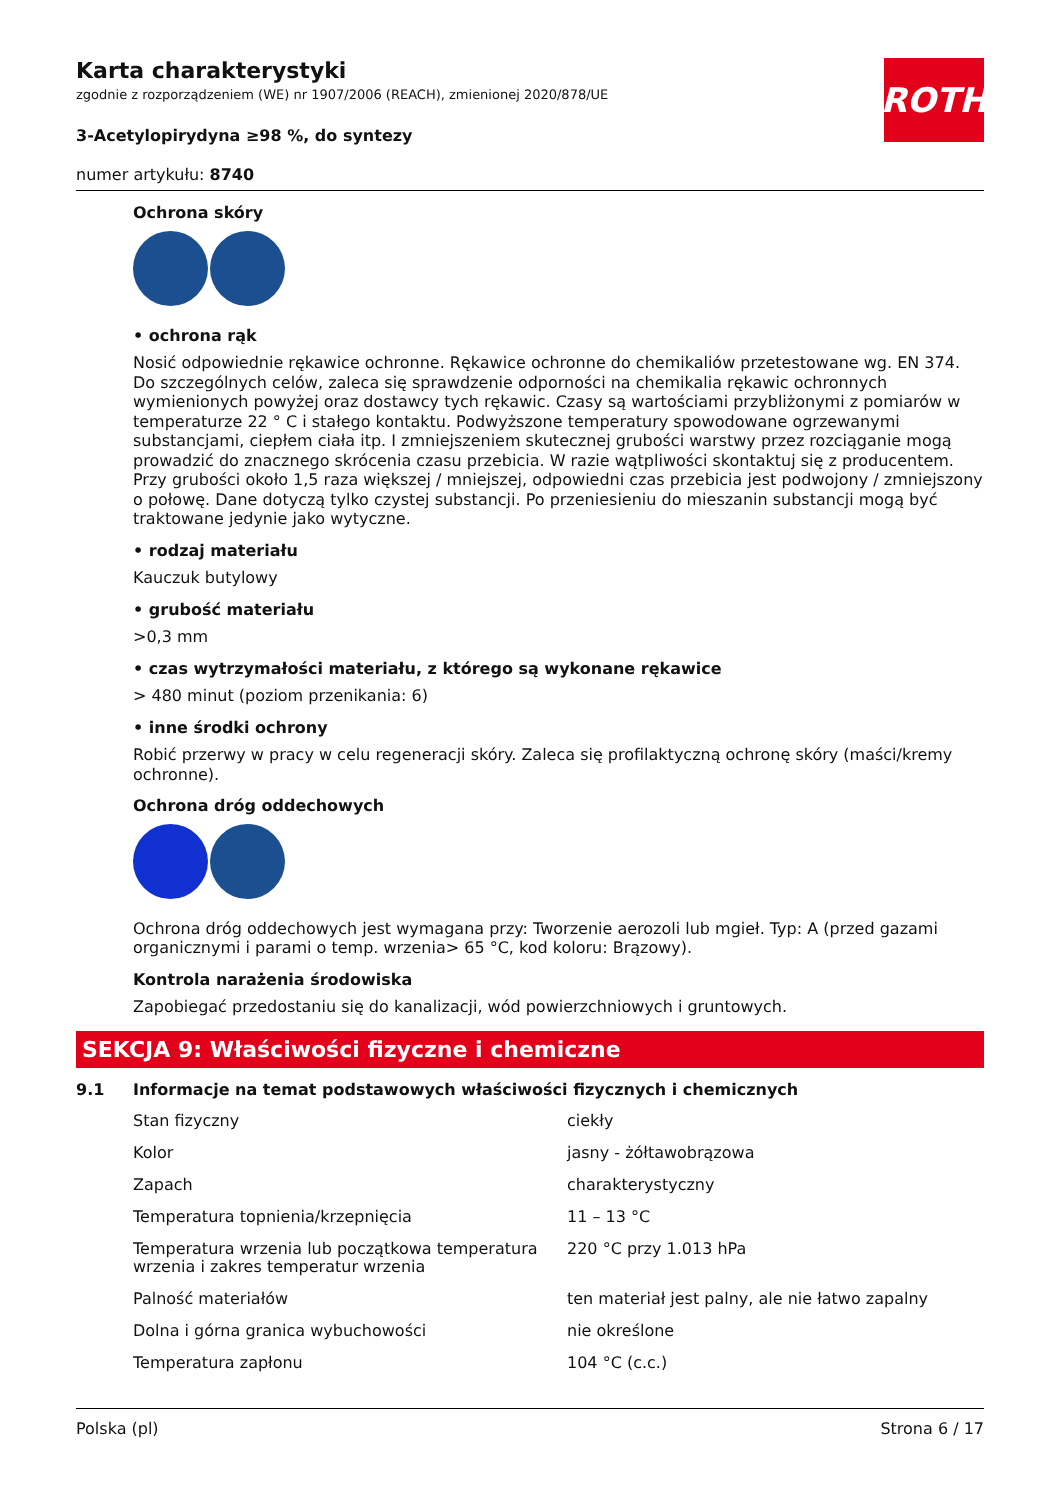ROTH
Karta charakterystyki
zgodnie z rozporządzeniem (WE) nr 1907/2006 (REACH), zmienionej 2020/878/UE
3-Acetylopirydyna ≥98 %, do syntezy
numer artykułu: 8740
Ochrona skóry
• ochrona rąk
Nosić odpowiednie rękawice ochronne. Rękawice ochronne do chemikaliów przetestowane wg. EN 374. Do szczególnych celów, zaleca się sprawdzenie odporności na chemikalia rękawic ochronnych wymienionych powyżej oraz dostawcy tych rękawic. Czasy są wartościami przybliżonymi z pomiarów w temperaturze 22 ° C i stałego kontaktu. Podwyższone temperatury spowodowane ogrzewanymi substancjami, ciepłem ciała itp. I zmniejszeniem skutecznej grubości warstwy przez rozciąganie mogą prowadzić do znacznego skrócenia czasu przebicia. W razie wątpliwości skontaktuj się z producentem. Przy grubości około 1,5 raza większej / mniejszej, odpowiedni czas przebicia jest podwojony / zmniejszony o połowę. Dane dotyczą tylko czystej substancji. Po przeniesieniu do mieszanin substancji mogą być traktowane jedynie jako wytyczne.
• rodzaj materiału
Kauczuk butylowy
• grubość materiału
>0,3 mm
• czas wytrzymałości materiału, z którego są wykonane rękawice
> 480 minut (poziom przenikania: 6)
• inne środki ochrony
Robić przerwy w pracy w celu regeneracji skóry. Zaleca się profilaktyczną ochronę skóry (maści/kremy ochronne).
Ochrona dróg oddechowych
Ochrona dróg oddechowych jest wymagana przy: Tworzenie aerozoli lub mgieł. Typ: A (przed gazami organicznymi i parami o temp. wrzenia> 65 °C, kod koloru: Brązowy).
Kontrola narażenia środowiska
Zapobiegać przedostaniu się do kanalizacji, wód powierzchniowych i gruntowych.
SEKCJA 9: Właściwości fizyczne i chemiczne
9.1 Informacje na temat podstawowych właściwości fizycznych i chemicznych
| Stan fizyczny | ciekły |
| Kolor | jasny - żółtawobrązowa |
| Zapach | charakterystyczny |
| Temperatura topnienia/krzepnięcia | 11 – 13 °C |
| Temperatura wrzenia lub początkowa temperatura wrzenia i zakres temperatur wrzenia | 220 °C przy 1.013 hPa |
| Palność materiałów | ten materiał jest palny, ale nie łatwo zapalny |
| Dolna i górna granica wybuchowości | nie określone |
| Temperatura zapłonu | 104 °C (c.c.) |
Polska (pl) Strona 6 / 17